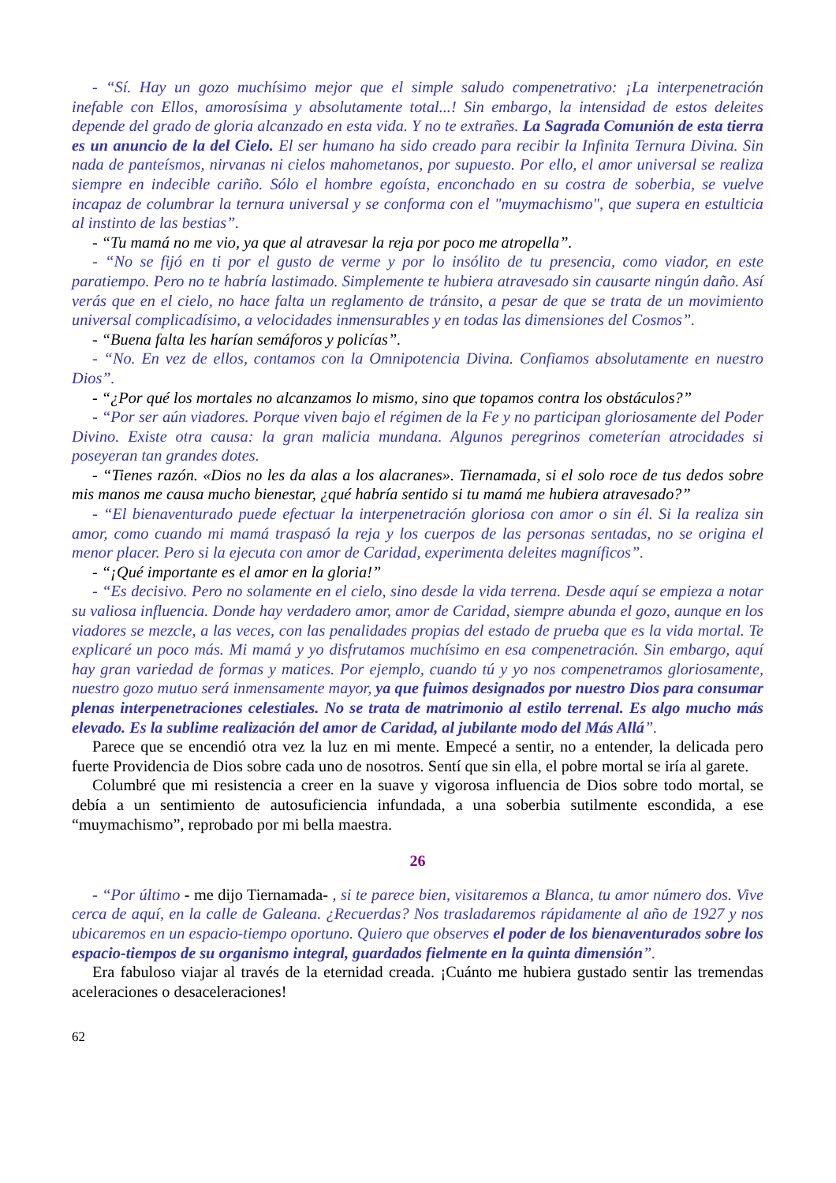- “Sí. Hay un gozo muchísimo mejor que el simple saludo compenetrativo: ¡La interpenetración inefable con Ellos, amorosísima y absolutamente total...! Sin embargo, la intensidad de estos deleites depende del grado de gloria alcanzado en esta vida. Y no te extrañes. La Sagrada Comunión de esta tierra es un anuncio de la del Cielo. El ser humano ha sido creado para recibir la Infinita Ternura Divina. Sin nada de panteísmos, nirvanas ni cielos mahometanos, por supuesto. Por ello, el amor universal se realiza siempre en indecible cariño. Sólo el hombre egoísta, enconchado en su costra de soberbia, se vuelve incapaz de columbrar la ternura universal y se conforma con el "muymachismo", que supera en estulticia al instinto de las bestias”.
- “Tu mamá no me vio, ya que al atravesar la reja por poco me atropella”.
- “No se fijó en ti por el gusto de verme y por lo insólito de tu presencia, como viador, en este paratiempo. Pero no te habría lastimado. Simplemente te hubiera atravesado sin causarte ningún daño. Así verás que en el cielo, no hace falta un reglamento de tránsito, a pesar de que se trata de un movimiento universal complicadísimo, a velocidades inmensurables y en todas las dimensiones del Cosmos”.
- “Buena falta les harían semáforos y policías”.
- “No. En vez de ellos, contamos con la Omnipotencia Divina. Confiamos absolutamente en nuestro Dios”.
- “¿Por qué los mortales no alcanzamos lo mismo, sino que topamos contra los obstáculos?”
- “Por ser aún viadores. Porque viven bajo el régimen de la Fe y no participan gloriosamente del Poder Divino. Existe otra causa: la gran malicia mundana. Algunos peregrinos cometerían atrocidades si poseyeran tan grandes dotes.
- “Tienes razón. «Dios no les da alas a los alacranes». Tiernamada, si el solo roce de tus dedos sobre mis manos me causa mucho bienestar, ¿qué habría sentido si tu mamá me hubiera atravesado?”
- “El bienaventurado puede efectuar la interpenetración gloriosa con amor o sin él. Si la realiza sin amor, como cuando mi mamá traspasó la reja y los cuerpos de las personas sentadas, no se origina el menor placer. Pero si la ejecuta con amor de Caridad, experimenta deleites magníficos”.
- “¡Qué importante es el amor en la gloria!”
- “Es decisivo. Pero no solamente en el cielo, sino desde la vida terrena. Desde aquí se empieza a notar su valiosa influencia. Donde hay verdadero amor, amor de Caridad, siempre abunda el gozo, aunque en los viadores se mezcle, a las veces, con las penalidades propias del estado de prueba que es la vida mortal. Te explicaré un poco más. Mi mamá y yo disfrutamos muchísimo en esa compenetración. Sin embargo, aquí hay gran variedad de formas y matices. Por ejemplo, cuando tú y yo nos compenetramos gloriosamente, nuestro gozo mutuo será inmensamente mayor, ya que fuimos designados por nuestro Dios para consumar plenas interpenetraciones celestiales. No se trata de matrimonio al estilo terrenal. Es algo mucho más elevado. Es la sublime realización del amor de Caridad, al jubilante modo del Más Allá”.
Parece que se encendió otra vez la luz en mi mente. Empecé a sentir, no a entender, la delicada pero fuerte Providencia de Dios sobre cada uno de nosotros. Sentí que sin ella, el pobre mortal se iría al garete.
Columbré que mi resistencia a creer en la suave y vigorosa influencia de Dios sobre todo mortal, se debía a un sentimiento de autosuficiencia infundada, a una soberbia sutilmente escondida, a ese “muymachismo”, reprobado por mi bella maestra.
26
- “Por último - me dijo Tiernamada- , si te parece bien, visitaremos a Blanca, tu amor número dos. Vive cerca de aquí, en la calle de Galeana. ¿Recuerdas? Nos trasladaremos rápidamente al año de 1927 y nos ubicaremos en un espacio-tiempo oportuno. Quiero que observes el poder de los bienaventurados sobre los espacio-tiempos de su organismo integral, guardados fielmente en la quinta dimensión”.
Era fabuloso viajar al través de la eternidad creada. ¡Cuánto me hubiera gustado sentir las tremendas aceleraciones o desaceleraciones!
62